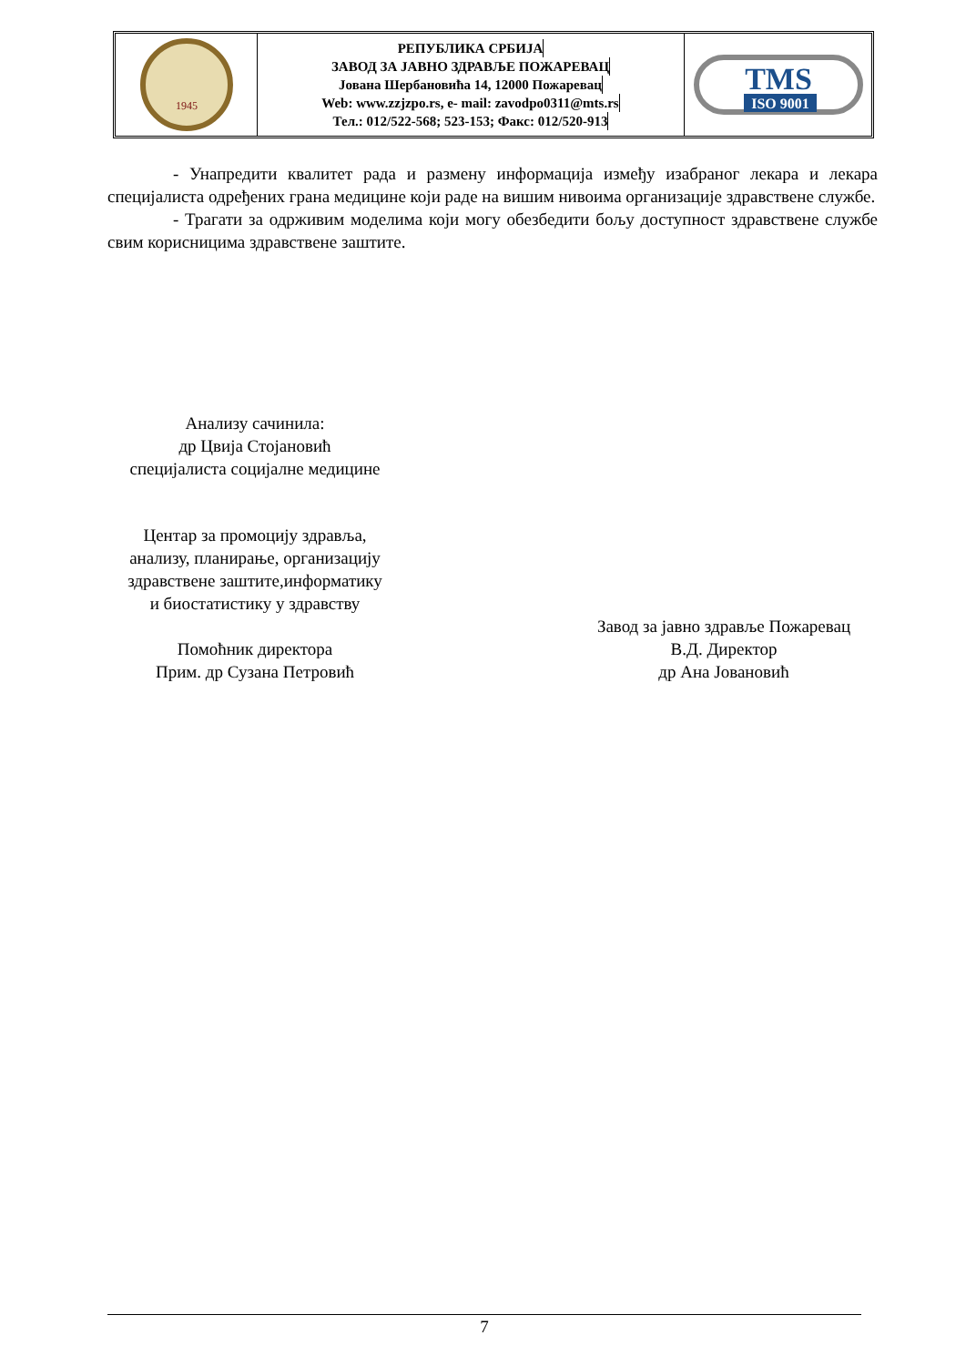1945
РЕПУБЛИКА СРБИЈА
ЗАВОД ЗА ЈАВНО ЗДРАВЉЕ ПОЖАРЕВАЦ
Јована Шербановића 14, 12000 Пожаревац
Web: www.zzjzpo.rs, e- mail: zavodpo0311@mts.rs
Тел.: 012/522-568; 523-153; Факс: 012/520-913
TMS
ISO 9001
- Унапредити квалитет рада и размену информација између изабраног лекара и лекара специјалиста одређених грана медицине који раде на вишим нивоима организације здравствене службе.
- Трагати за одрживим моделима који могу обезбедити бољу доступност здравствене службе свим корисницима здравствене заштите.
Анализу сачинила:
др Цвија Стојановић
специјалиста социјалне медицине
Центар за промоцију здравља,
анализу, планирање, организацију
здравствене заштите,информатику
и биостатистику у здравству
Помоћник директора
Прим. др Сузана Петровић
Завод за јавно здравље Пожаревац
В.Д. Директор
др Ана Јовановић
7